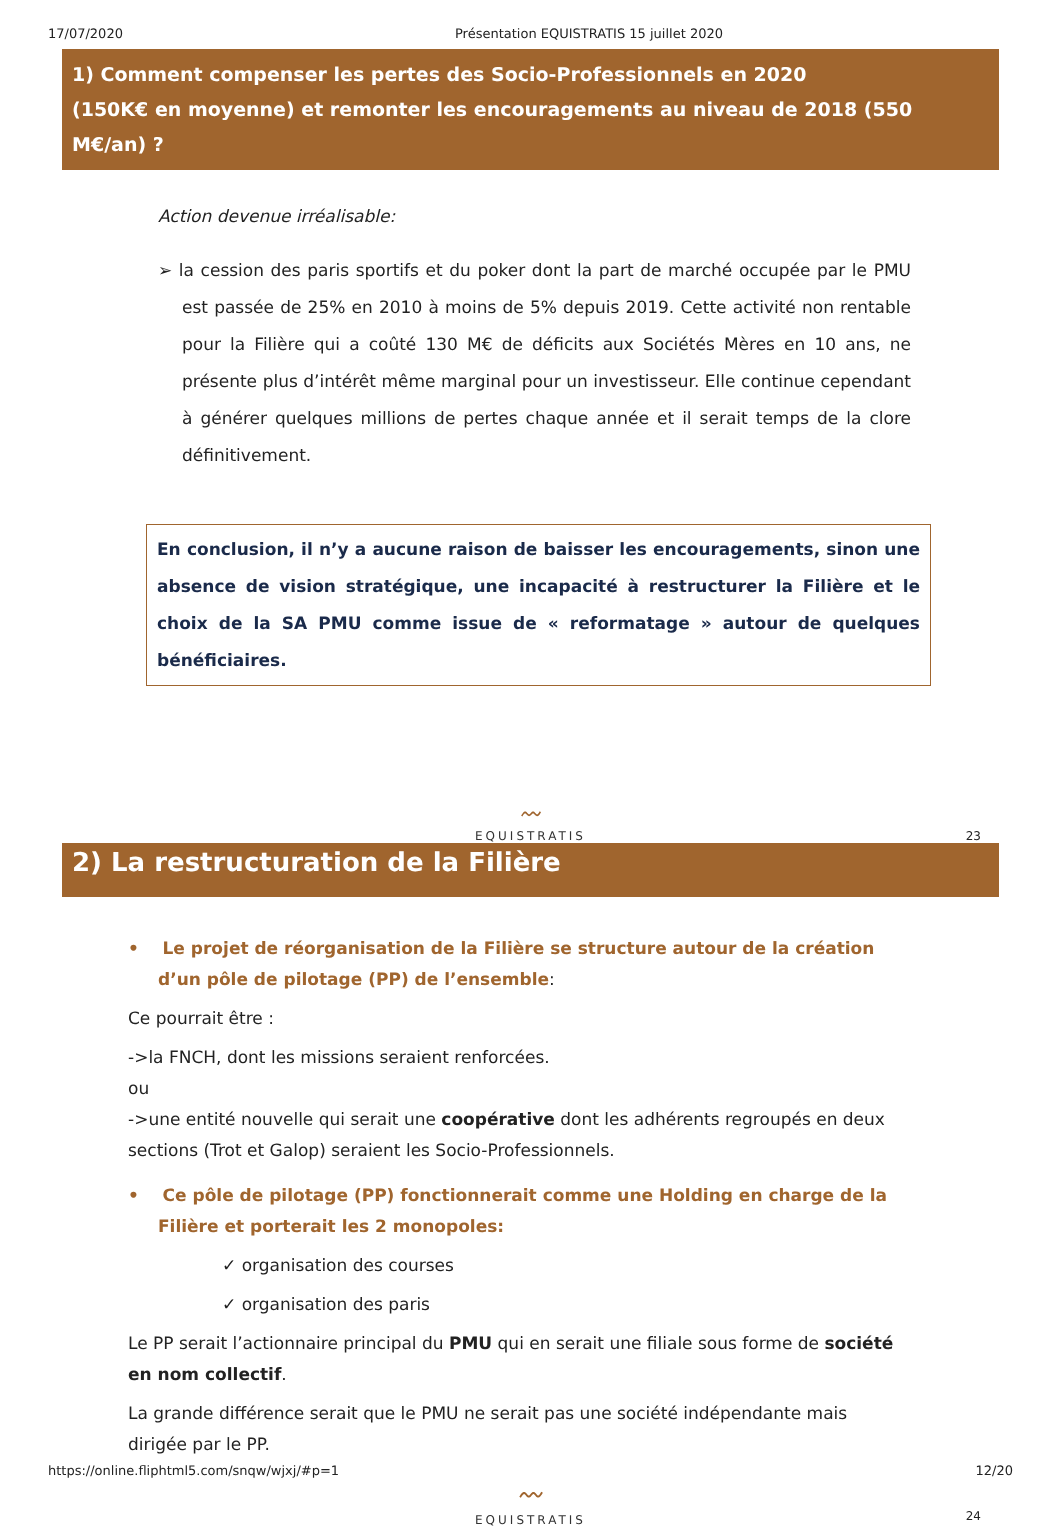17/07/2020 Présentation EQUISTRATIS 15 juillet 2020
1) Comment compenser les pertes des Socio-Professionnels en 2020
(150K€ en moyenne) et remonter les encouragements au niveau de 2018 (550 M€/an) ?
Action devenue irréalisable:
➢ la cession des paris sportifs et du poker dont la part de marché occupée par le PMU est passée de 25% en 2010 à moins de 5% depuis 2019. Cette activité non rentable pour la Filière qui a coûté 130 M€ de déficits aux Sociétés Mères en 10 ans, ne présente plus d’intérêt même marginal pour un investisseur. Elle continue cependant à générer quelques millions de pertes chaque année et il serait temps de la clore définitivement.
En conclusion, il n’y a aucune raison de baisser les encouragements, sinon une absence de vision stratégique, une incapacité à restructurer la Filière et le choix de la SA PMU comme issue de « reformatage » autour de quelques bénéficiaires.
〰︎
EQUISTRATIS
23
2) La restructuration de la Filière
• Le projet de réorganisation de la Filière se structure autour de la création d’un pôle de pilotage (PP) de l’ensemble:
Ce pourrait être :
->la FNCH, dont les missions seraient renforcées.
ou
->une entité nouvelle qui serait une coopérative dont les adhérents regroupés en deux sections (Trot et Galop) seraient les Socio-Professionnels.
• Ce pôle de pilotage (PP) fonctionnerait comme une Holding en charge de la Filière et porterait les 2 monopoles:
✓ organisation des courses
✓ organisation des paris
Le PP serait l’actionnaire principal du PMU qui en serait une filiale sous forme de société en nom collectif.
La grande différence serait que le PMU ne serait pas une société indépendante mais dirigée par le PP.
〰︎
EQUISTRATIS
24
https://online.fliphtml5.com/snqw/wjxj/#p=1 12/20